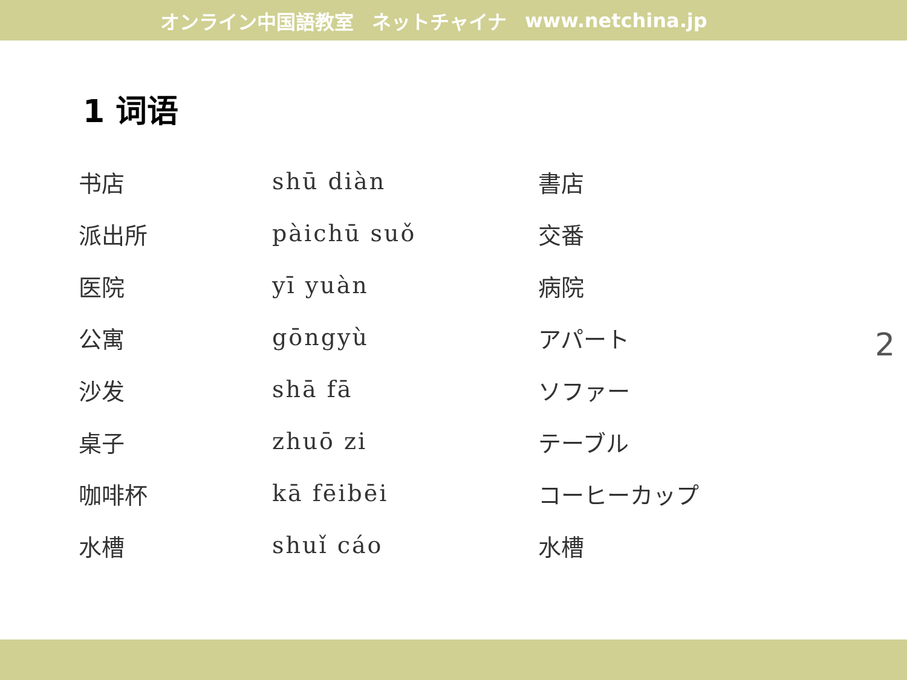オンライン中国語教室 ネットチャイナ www.netchina.jp
1 词语
| 书店 | shū diàn | 書店 |
| 派出所 | pàichū suǒ | 交番 |
| 医院 | yī yuàn | 病院 |
| 公寓 | gōngyù | アパート |
| 沙发 | shā fā | ソファー |
| 桌子 | zhuō zi | テーブル |
| 咖啡杯 | kā fēibēi | コーヒーカップ |
| 水槽 | shuǐ cáo | 水槽 |
2